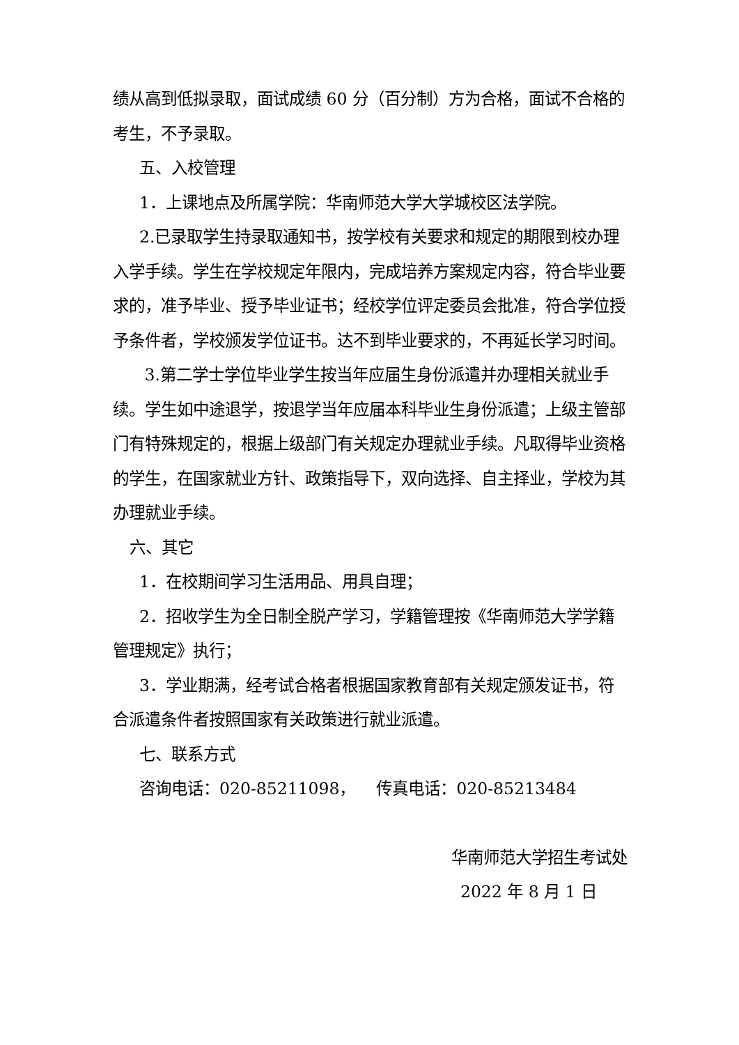绩从高到低拟录取，面试成绩 60 分（百分制）方为合格，面试不合格的考生，不予录取。
五、入校管理
1．上课地点及所属学院：华南师范大学大学城校区法学院。
2.已录取学生持录取通知书，按学校有关要求和规定的期限到校办理入学手续。学生在学校规定年限内，完成培养方案规定内容，符合毕业要求的，准予毕业、授予毕业证书；经校学位评定委员会批准，符合学位授予条件者，学校颁发学位证书。达不到毕业要求的，不再延长学习时间。
3.第二学士学位毕业学生按当年应届生身份派遣并办理相关就业手续。学生如中途退学，按退学当年应届本科毕业生身份派遣；上级主管部门有特殊规定的，根据上级部门有关规定办理就业手续。凡取得毕业资格的学生，在国家就业方针、政策指导下，双向选择、自主择业，学校为其办理就业手续。
六、其它
1．在校期间学习生活用品、用具自理；
2．招收学生为全日制全脱产学习，学籍管理按《华南师范大学学籍管理规定》执行；
3．学业期满，经考试合格者根据国家教育部有关规定颁发证书，符合派遣条件者按照国家有关政策进行就业派遣。
七、联系方式
咨询电话：020-85211098， 传真电话：020-85213484
华南师范大学招生考试处
2022 年 8 月 1 日